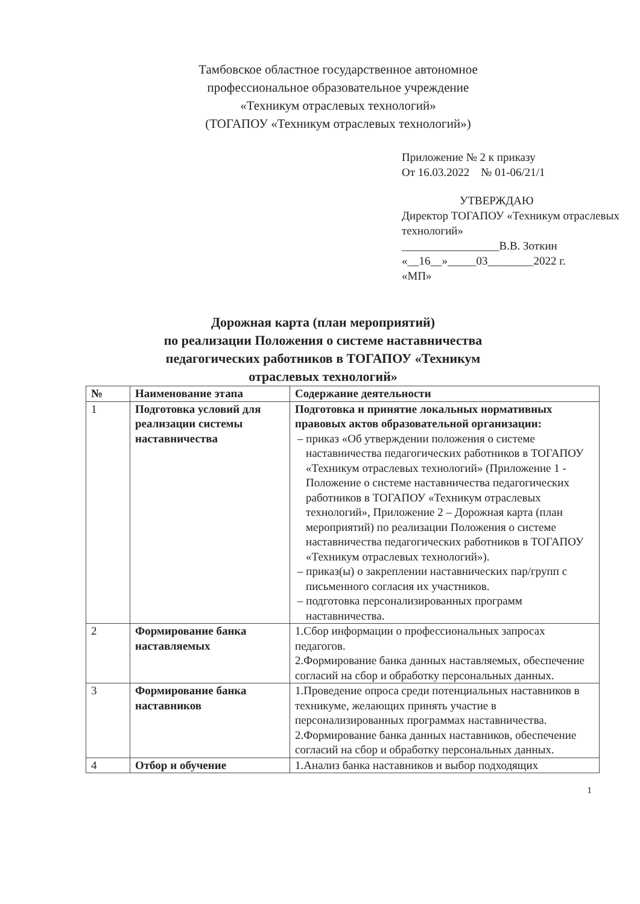Тамбовское областное государственное автономное
профессиональное образовательное учреждение
«Техникум отраслевых технологий»
(ТОГАПОУ «Техникум отраслевых технологий»)
Приложение № 2 к приказу
От 16.03.2022 № 01-06/21/1
УТВЕРЖДАЮ
Директор ТОГАПОУ «Техникум отраслевых технологий»
_________________В.В. Зоткин
«__16__»_____03________2022 г.
«МП»
Дорожная карта (план мероприятий)
по реализации Положения о системе наставничества
педагогических работников в ТОГАПОУ «Техникум
отраслевых технологий»
| № | Наименование этапа | Содержание деятельности |
| --- | --- | --- |
| 1 | Подготовка условий для реализации системы наставничества | Подготовка и принятие локальных нормативных правовых актов образовательной организации: – приказ «Об утверждении положения о системе наставничества педагогических работников в ТОГАПОУ «Техникум отраслевых технологий» (Приложение 1 - Положение о системе наставничества педагогических работников в ТОГАПОУ «Техникум отраслевых технологий», Приложение 2 – Дорожная карта (план мероприятий) по реализации Положения о системе наставничества педагогических работников в ТОГАПОУ «Техникум отраслевых технологий»). – приказ(ы) о закреплении наставнических пар/групп с письменного согласия их участников. – подготовка персонализированных программ наставничества. |
| 2 | Формирование банка наставляемых | 1.Сбор информации о профессиональных запросах педагогов. 2.Формирование банка данных наставляемых, обеспечение согласий на сбор и обработку персональных данных. |
| 3 | Формирование банка наставников | 1.Проведение опроса среди потенциальных наставников в техникуме, желающих принять участие в персонализированных программах наставничества. 2.Формирование банка данных наставников, обеспечение согласий на сбор и обработку персональных данных. |
| 4 | Отбор и обучение | 1.Анализ банка наставников и выбор подходящих |
1